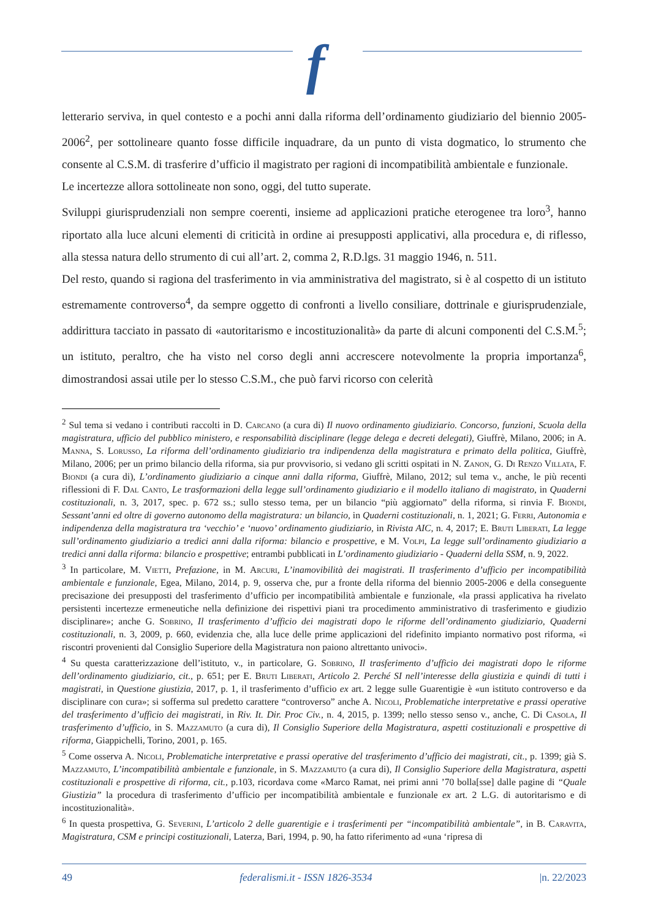f
letterario serviva, in quel contesto e a pochi anni dalla riforma dell’ordinamento giudiziario del biennio 2005-2006<sup>2</sup>, per sottolineare quanto fosse difficile inquadrare, da un punto di vista dogmatico, lo strumento che consente al C.S.M. di trasferire d’ufficio il magistrato per ragioni di incompatibilità ambientale e funzionale.
Le incertezze allora sottolineate non sono, oggi, del tutto superate.
Sviluppi giurisprudenziali non sempre coerenti, insieme ad applicazioni pratiche eterogenee tra loro<sup>3</sup>, hanno riportato alla luce alcuni elementi di criticità in ordine ai presupposti applicativi, alla procedura e, di riflesso, alla stessa natura dello strumento di cui all’art. 2, comma 2, R.D.lgs. 31 maggio 1946, n. 511.
Del resto, quando si ragiona del trasferimento in via amministrativa del magistrato, si è al cospetto di un istituto estremamente controverso<sup>4</sup>, da sempre oggetto di confronti a livello consiliare, dottrinale e giurisprudenziale, addirittura tacciato in passato di «autoritarismo e incostituzionalità» da parte di alcuni componenti del C.S.M.<sup>5</sup>; un istituto, peraltro, che ha visto nel corso degli anni accrescere notevolmente la propria importanza<sup>6</sup>, dimostrandosi assai utile per lo stesso C.S.M., che può farvi ricorso con celerità
<sup>2</sup> Sul tema si vedano i contributi raccolti in D. Carcano (a cura di) Il nuovo ordinamento giudiziario. Concorso, funzioni, Scuola della magistratura, ufficio del pubblico ministero, e responsabilità disciplinare (legge delega e decreti delegati), Giuffrè, Milano, 2006; in A. Manna, S. Lorusso, La riforma dell’ordinamento giudiziario tra indipendenza della magistratura e primato della politica, Giuffrè, Milano, 2006; per un primo bilancio della riforma, sia pur provvisorio, si vedano gli scritti ospitati in N. Zanon, G. Di Renzo Villata, F. Biondi (a cura di), L’ordinamento giudiziario a cinque anni dalla riforma, Giuffrè, Milano, 2012; sul tema v., anche, le più recenti riflessioni di F. Dal Canto, Le trasformazioni della legge sull’ordinamento giudiziario e il modello italiano di magistrato, in Quaderni costituzionali, n. 3, 2017, spec. p. 672 ss.; sullo stesso tema, per un bilancio “più aggiornato” della riforma, si rinvia F. Biondi, Sessant’anni ed oltre di governo autonomo della magistratura: un bilancio, in Quaderni costituzionali, n. 1, 2021; G. Ferri, Autonomia e indipendenza della magistratura tra ‘vecchio’ e ‘nuovo’ ordinamento giudiziario, in Rivista AIC, n. 4, 2017; E. Bruti Liberati, La legge sull’ordinamento giudiziario a tredici anni dalla riforma: bilancio e prospettive, e M. Volpi, La legge sull’ordinamento giudiziario a tredici anni dalla riforma: bilancio e prospettive; entrambi pubblicati in L’ordinamento giudiziario - Quaderni della SSM, n. 9, 2022.
<sup>3</sup> In particolare, M. Vietti, Prefazione, in M. Arcuri, L’inamovibilità dei magistrati. Il trasferimento d’ufficio per incompatibilità ambientale e funzionale, Egea, Milano, 2014, p. 9, osserva che, pur a fronte della riforma del biennio 2005-2006 e della conseguente precisazione dei presupposti del trasferimento d’ufficio per incompatibilità ambientale e funzionale, «la prassi applicativa ha rivelato persistenti incertezze ermeneutiche nella definizione dei rispettivi piani tra procedimento amministrativo di trasferimento e giudizio disciplinare»; anche G. Sobrino, Il trasferimento d’ufficio dei magistrati dopo le riforme dell’ordinamento giudiziario, Quaderni costituzionali, n. 3, 2009, p. 660, evidenzia che, alla luce delle prime applicazioni del ridefinito impianto normativo post riforma, «i riscontri provenienti dal Consiglio Superiore della Magistratura non paiono altrettanto univoci».
<sup>4</sup> Su questa caratterizzazione dell’istituto, v., in particolare, G. Sobrino, Il trasferimento d’ufficio dei magistrati dopo le riforme dell’ordinamento giudiziario, cit., p. 651; per E. Bruti Liberati, Articolo 2. Perché SI nell’interesse della giustizia e quindi di tutti i magistrati, in Questione giustizia, 2017, p. 1, il trasferimento d’ufficio ex art. 2 legge sulle Guarentigie è «un istituto controverso e da disciplinare con cura»; si sofferma sul predetto carattere “controverso” anche A. Nicoli, Problematiche interpretative e prassi operative del trasferimento d’ufficio dei magistrati, in Riv. It. Dir. Proc Civ., n. 4, 2015, p. 1399; nello stesso senso v., anche, C. Di Casola, Il trasferimento d’ufficio, in S. Mazzamuto (a cura di), Il Consiglio Superiore della Magistratura, aspetti costituzionali e prospettive di riforma, Giappichelli, Torino, 2001, p. 165.
<sup>5</sup> Come osserva A. Nicoli, Problematiche interpretative e prassi operative del trasferimento d’ufficio dei magistrati, cit., p. 1399; già S. Mazzamuto, L’incompatibilità ambientale e funzionale, in S. Mazzamuto (a cura di), Il Consiglio Superiore della Magistratura, aspetti costituzionali e prospettive di riforma, cit., p.103, ricordava come «Marco Ramat, nei primi anni ’70 bolla[sse] dalle pagine di “Quale Giustizia” la procedura di trasferimento d’ufficio per incompatibilità ambientale e funzionale ex art. 2 L.G. di autoritarismo e di incostituzionalità».
<sup>6</sup> In questa prospettiva, G. Severini, L’articolo 2 delle guarentigie e i trasferimenti per “incompatibilità ambientale”, in B. Caravita, Magistratura, CSM e principi costituzionali, Laterza, Bari, 1994, p. 90, ha fatto riferimento ad «una ‘ripresa di
49 federalismi.it - ISSN 1826-3534 |n. 22/2023